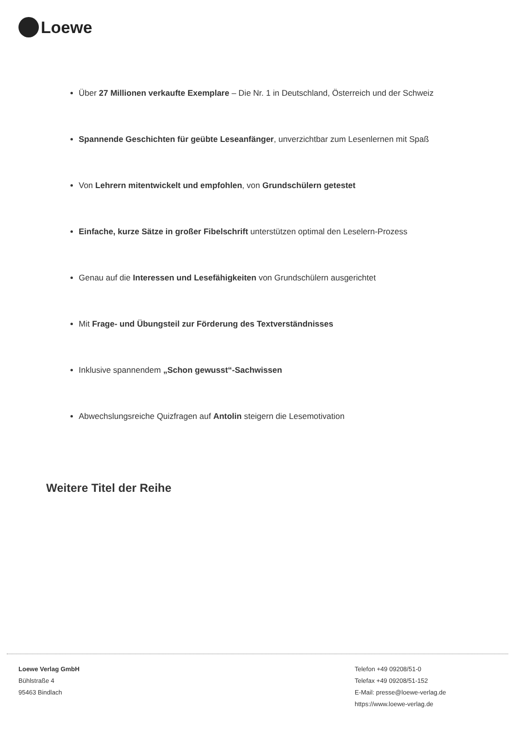Loewe
Über 27 Millionen verkaufte Exemplare – Die Nr. 1 in Deutschland, Österreich und der Schweiz
Spannende Geschichten für geübte Leseanfänger, unverzichtbar zum Lesenlernen mit Spaß
Von Lehrern mitentwickelt und empfohlen, von Grundschülern getestet
Einfache, kurze Sätze in großer Fibelschrift unterstützen optimal den Leselern-Prozess
Genau auf die Interessen und Lesefähigkeiten von Grundschülern ausgerichtet
Mit Frage- und Übungsteil zur Förderung des Textverständnisses
Inklusive spannendem „Schon gewusst“-Sachwissen
Abwechslungsreiche Quizfragen auf Antolin steigern die Lesemotivation
Weitere Titel der Reihe
Loewe Verlag GmbH
Bühlstraße 4
95463 Bindlach
Telefon +49 09208/51-0
Telefax +49 09208/51-152
E-Mail: presse@loewe-verlag.de
https://www.loewe-verlag.de